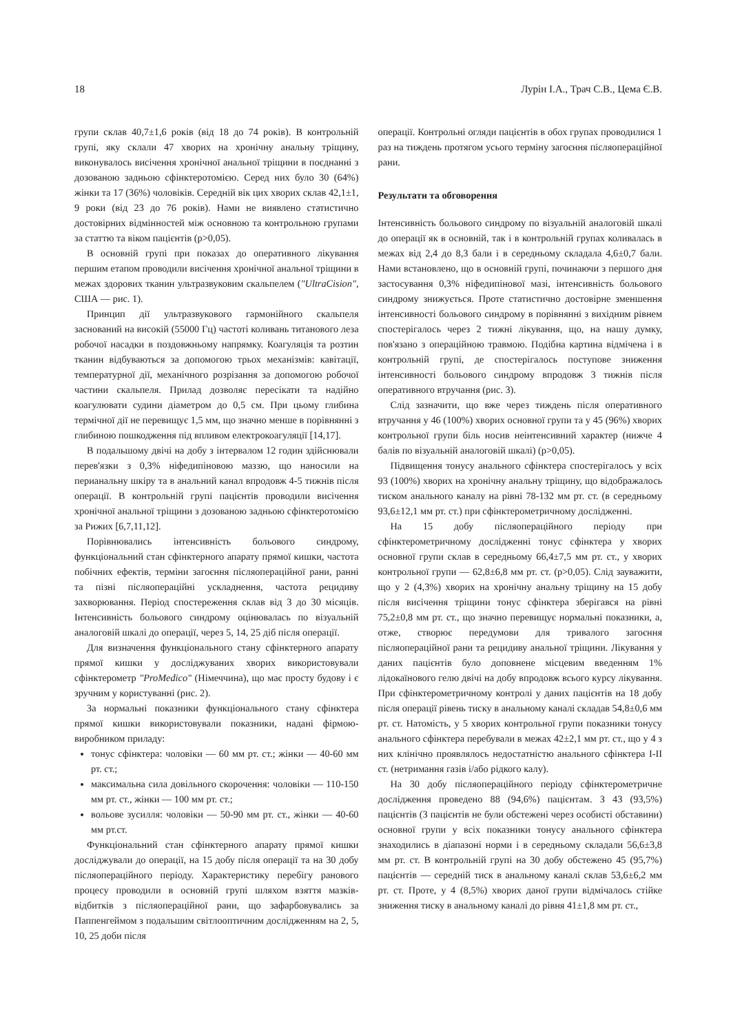18 Лурін І.А., Трач С.В., Цема Є.В.
групи склав 40,7±1,6 років (від 18 до 74 років). В контрольній групі, яку склали 47 хворих на хронічну анальну тріщину, виконувалось висічення хронічної анальної тріщини в поєднанні з дозованою задньою сфінктеротомією. Серед них було 30 (64%) жінки та 17 (36%) чоловіків. Середній вік цих хворих склав 42,1±1, 9 роки (від 23 до 76 років). Нами не виявлено статистично достовірних відмінностей між основною та контрольною групами за статтю та віком пацієнтів (p>0,05).
В основній групі при показах до оперативного лікування першим етапом проводили висічення хронічної анальної тріщини в межах здорових тканин ультразвуковим скальпелем ("UltraCision", США — рис. 1).
Принцип дії ультразвукового гармонійного скальпеля заснований на високій (55000 Гц) частоті коливань титанового леза робочої насадки в поздовжньому напрямку. Коагуляція та розтин тканин відбуваються за допомогою трьох механізмів: кавітації, температурної дії, механічного розрізання за допомогою робочої частини скальпеля. Прилад дозволяє пересікати та надійно коагулювати судини діаметром до 0,5 см. При цьому глибина термічної дії не перевищує 1,5 мм, що значно менше в порівнянні з глибиною пошкодження під впливом електрокоагуляції [14,17].
В подальшому двічі на добу з інтервалом 12 годин здійснювали перев'язки з 0,3% ніфедипіновою маззю, що наносили на перианальну шкіру та в анальний канал впродовж 4-5 тижнів після операції. В контрольній групі пацієнтів проводили висічення хронічної анальної тріщини з дозованою задньою сфінктеротомією за Рижих [6,7,11,12].
Порівнювались інтенсивність больового синдрому, функціональний стан сфінктерного апарату прямої кишки, частота побічних ефектів, терміни загоєння післяопераційної рани, ранні та пізні післяопераційні ускладнення, частота рецидиву захворювання. Період спостереження склав від 3 до 30 місяців. Інтенсивність больового синдрому оцінювалась по візуальній аналоговій шкалі до операції, через 5, 14, 25 діб після операції.
Для визначення функціонального стану сфінктерного апарату прямої кишки у досліджуваних хворих використовували сфінктерометр "ProMedico" (Німеччина), що має просту будову і є зручним у користуванні (рис. 2).
За нормальні показники функціонального стану сфінктера прямої кишки використовували показники, надані фірмою-виробником приладу:
тонус сфінктера: чоловіки — 60 мм рт. ст.; жінки — 40-60 мм рт. ст.;
максимальна сила довільного скорочення: чоловіки — 110-150 мм рт. ст., жінки — 100 мм рт. ст.;
вольове зусилля: чоловіки — 50-90 мм рт. ст., жінки — 40-60 мм рт.ст.
Функціональний стан сфінктерного апарату прямої кишки досліджували до операції, на 15 добу після операції та на 30 добу післяопераційного періоду. Характеристику перебігу ранового процесу проводили в основній групі шляхом взяття мазків-відбитків з післяопераційної рани, що зафарбовувались за Паппенгеймом з подальшим світлооптичним дослідженням на 2, 5, 10, 25 доби після
операції. Контрольні огляди пацієнтів в обох групах проводилися 1 раз на тиждень протягом усього терміну загоєння післяопераційної рани.
Результати та обговорення
Інтенсивність больового синдрому по візуальній аналоговій шкалі до операції як в основній, так і в контрольній групах коливалась в межах від 2,4 до 8,3 бали і в середньому складала 4,6±0,7 бали. Нами встановлено, що в основній групі, починаючи з першого дня застосування 0,3% ніфедипінової мазі, інтенсивність больового синдрому знижується. Проте статистично достовірне зменшення інтенсивності больового синдрому в порівнянні з вихідним рівнем спостерігалось через 2 тижні лікування, що, на нашу думку, пов'язано з операційною травмою. Подібна картина відмічена і в контрольній групі, де спостерігалось поступове зниження інтенсивності больового синдрому впродовж 3 тижнів після оперативного втручання (рис. 3).
Слід зазначити, що вже через тиждень після оперативного втручання у 46 (100%) хворих основної групи та у 45 (96%) хворих контрольної групи біль носив неінтенсивний характер (нижче 4 балів по візуальній аналоговій шкалі) (p>0,05).
Підвищення тонусу анального сфінктера спостерігалось у всіх 93 (100%) хворих на хронічну анальну тріщину, що відображалось тиском анального каналу на рівні 78-132 мм рт. ст. (в середньому 93,6±12,1 мм рт. ст.) при сфінктерометричному дослідженні.
На 15 добу післяопераційного періоду при сфінктерометричному дослідженні тонус сфінктера у хворих основної групи склав в середньому 66,4±7,5 мм рт. ст., у хворих контрольної групи — 62,8±6,8 мм рт. ст. (p>0,05). Слід зауважити, що у 2 (4,3%) хворих на хронічну анальну тріщину на 15 добу після висічення тріщини тонус сфінктера зберігався на рівні 75,2±0,8 мм рт. ст., що значно перевищує нормальні показники, а, отже, створює передумови для тривалого загоєння післяопераційної рани та рецидиву анальної тріщини. Лікування у даних пацієнтів було доповнене місцевим введенням 1% лідокаїнового гелю двічі на добу впродовж всього курсу лікування. При сфінктерометричному контролі у даних пацієнтів на 18 добу після операції рівень тиску в анальному каналі складав 54,8±0,6 мм рт. ст. Натомість, у 5 хворих контрольної групи показники тонусу анального сфінктера перебували в межах 42±2,1 мм рт. ст., що у 4 з них клінічно проявлялось недостатністю анального сфінктера I-II ст. (нетримання газів і/або рідкого калу).
На 30 добу післяопераційного періоду сфінктерометричне дослідження проведено 88 (94,6%) пацієнтам. З 43 (93,5%) пацієнтів (3 пацієнтів не були обстежені через особисті обставини) основної групи у всіх показники тонусу анального сфінктера знаходились в діапазоні норми і в середньому складали 56,6±3,8 мм рт. ст. В контрольній групі на 30 добу обстежено 45 (95,7%) пацієнтів — середній тиск в анальному каналі склав 53,6±6,2 мм рт. ст. Проте, у 4 (8,5%) хворих даної групи відмічалось стійке зниження тиску в анальному каналі до рівня 41±1,8 мм рт. ст.,